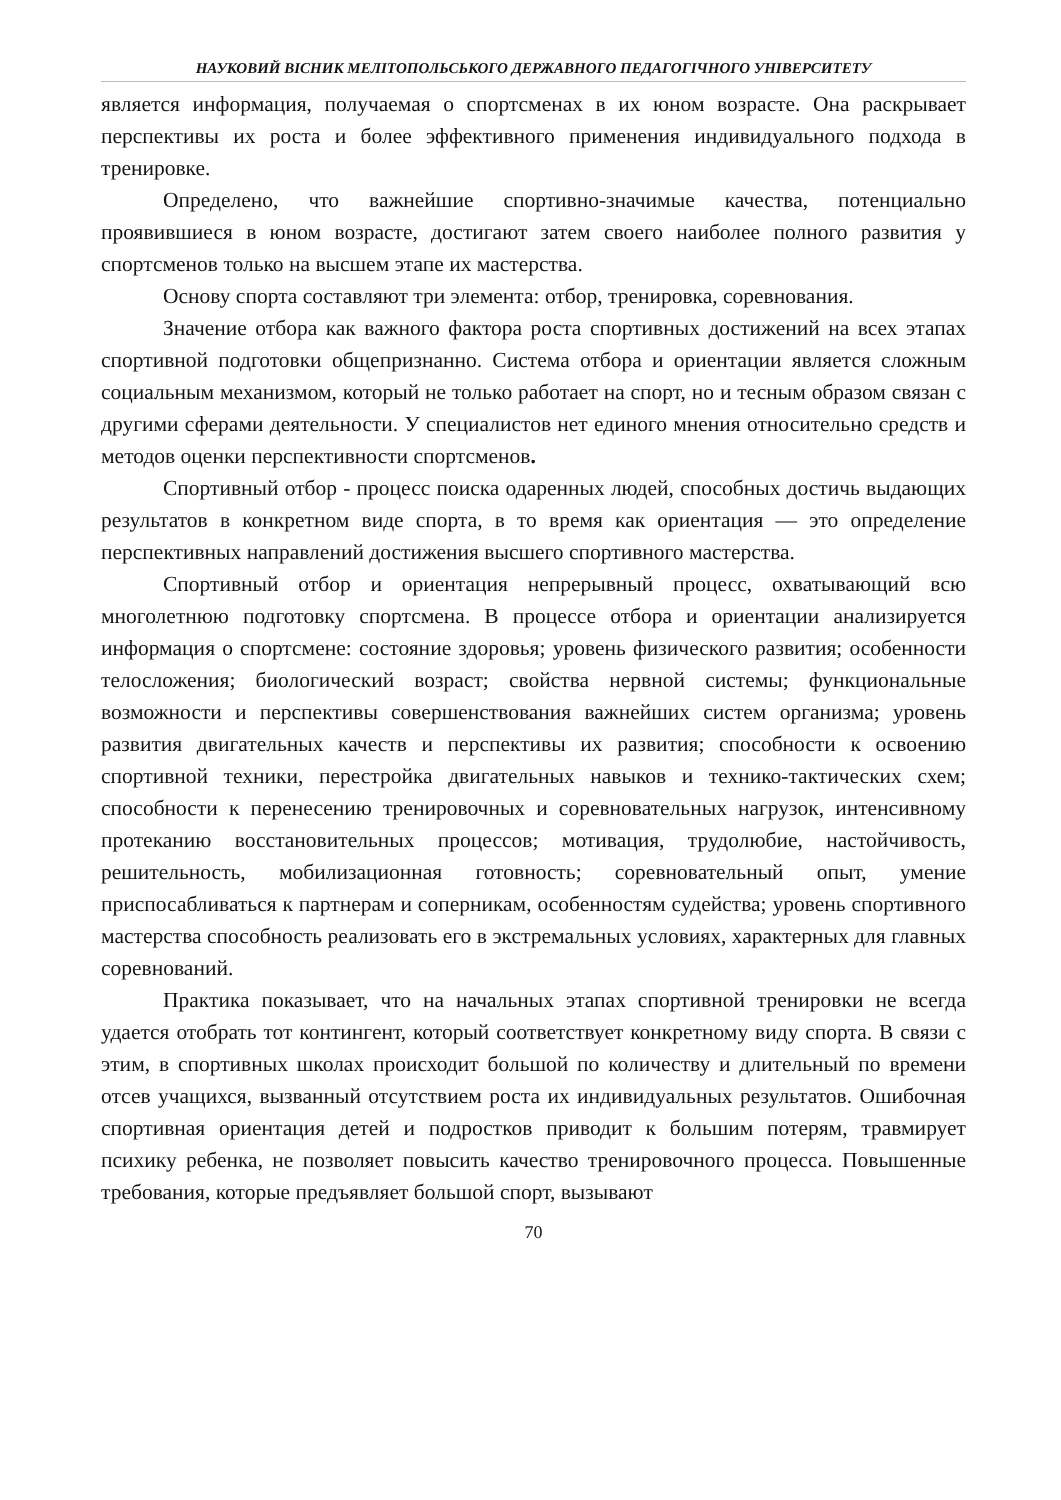НАУКОВИЙ ВІСНИК МЕЛІТОПОЛЬСЬКОГО ДЕРЖАВНОГО ПЕДАГОГІЧНОГО УНІВЕРСИТЕТУ
является информация, получаемая о спортсменах в их юном возрасте. Она раскрывает перспективы их роста и более эффективного применения индивидуального подхода в тренировке.
Определено, что важнейшие спортивно-значимые качества, потенциально проявившиеся в юном возрасте, достигают затем своего наиболее полного развития у спортсменов только на высшем этапе их мастерства.
Основу спорта составляют три элемента: отбор, тренировка, соревнования.
Значение отбора как важного фактора роста спортивных достижений на всех этапах спортивной подготовки общепризнанно. Система отбора и ориентации является сложным социальным механизмом, который не только работает на спорт, но и тесным образом связан с другими сферами деятельности. У специалистов нет единого мнения относительно средств и методов оценки перспективности спортсменов.
Спортивный отбор - процесс поиска одаренных людей, способных достичь выдающих результатов в конкретном виде спорта, в то время как ориентация — это определение перспективных направлений достижения высшего спортивного мастерства.
Спортивный отбор и ориентация непрерывный процесс, охватывающий всю многолетнюю подготовку спортсмена. В процессе отбора и ориентации анализируется информация о спортсмене: состояние здоровья; уровень физического развития; особенности телосложения; биологический возраст; свойства нервной системы; функциональные возможности и перспективы совершенствования важнейших систем организма; уровень развития двигательных качеств и перспективы их развития; способности к освоению спортивной техники, перестройка двигательных навыков и технико-тактических схем; способности к перенесению тренировочных и соревновательных нагрузок, интенсивному протеканию восстановительных процессов; мотивация, трудолюбие, настойчивость, решительность, мобилизационная готовность; соревновательный опыт, умение приспосабливаться к партнерам и соперникам, особенностям судейства; уровень спортивного мастерства способность реализовать его в экстремальных условиях, характерных для главных соревнований.
Практика показывает, что на начальных этапах спортивной тренировки не всегда удается отобрать тот контингент, который соответствует конкретному виду спорта. В связи с этим, в спортивных школах происходит большой по количеству и длительный по времени отсев учащихся, вызванный отсутствием роста их индивидуальных результатов. Ошибочная спортивная ориентация детей и подростков приводит к большим потерям, травмирует психику ребенка, не позволяет повысить качество тренировочного процесса. Повышенные требования, которые предъявляет большой спорт, вызывают
70